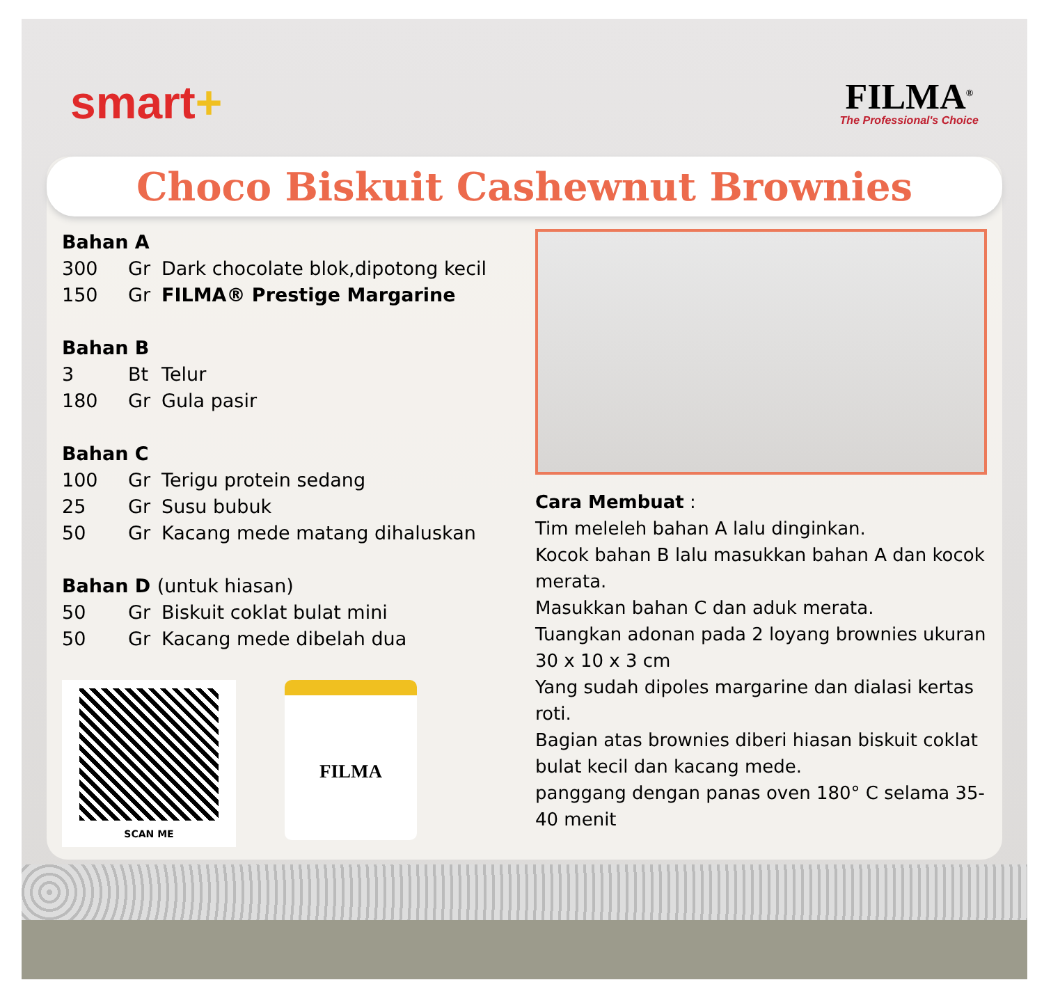smart+
FILMA<sup>®</sup>
The Professional's Choice
Choco Biskuit Cashewnut Brownies
Bahan A
300 Gr Dark chocolate blok,dipotong kecil
150 Gr FILMA® Prestige Margarine
Bahan B
3 Bt Telur
180 Gr Gula pasir
Bahan C
100 Gr Terigu protein sedang
25 Gr Susu bubuk
50 Gr Kacang mede matang dihaluskan
Bahan D (untuk hiasan)
50 Gr Biskuit coklat bulat mini
50 Gr Kacang mede dibelah dua
SCAN ME
FILMA
Cara Membuat :
Tim meleleh bahan A lalu dinginkan.
Kocok bahan B lalu masukkan bahan A dan kocok merata.
Masukkan bahan C dan aduk merata.
Tuangkan adonan pada 2 loyang brownies ukuran 30 x 10 x 3 cm
Yang sudah dipoles margarine dan dialasi kertas roti.
Bagian atas brownies diberi hiasan biskuit coklat bulat kecil dan kacang mede.
panggang dengan panas oven 180° C selama 35- 40 menit